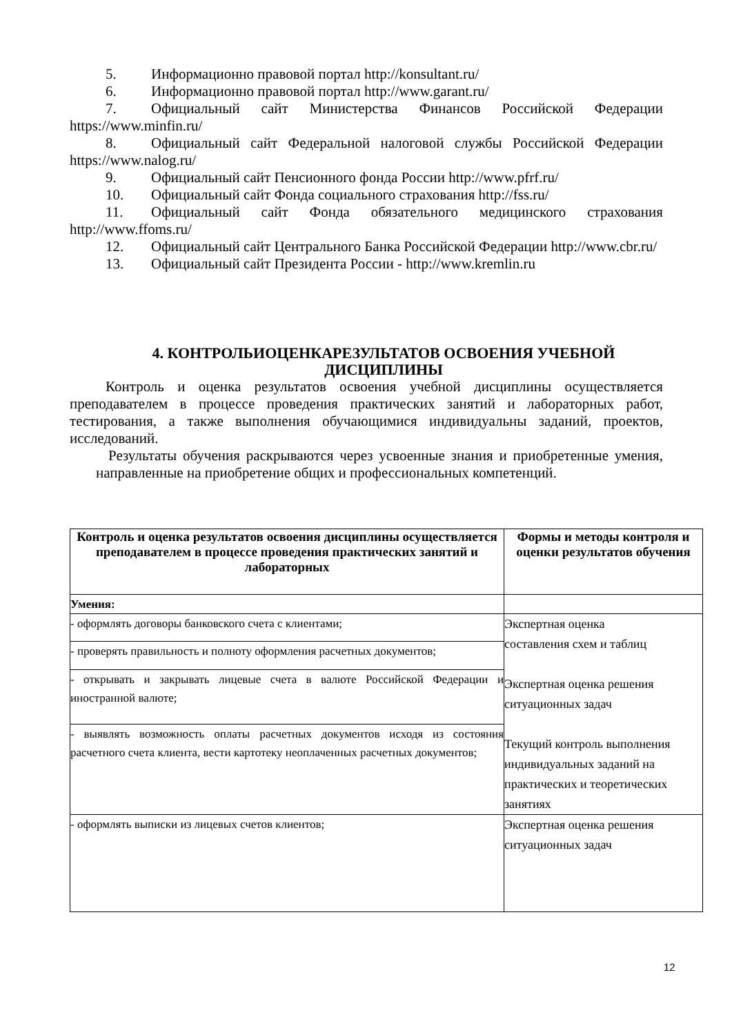5. Информационно правовой портал http://konsultant.ru/
6. Информационно правовой портал http://www.garant.ru/
7. Официальный сайт Министерства Финансов Российской Федерации https://www.minfin.ru/
8. Официальный сайт Федеральной налоговой службы Российской Федерации https://www.nalog.ru/
9. Официальный сайт Пенсионного фонда России http://www.pfrf.ru/
10. Официальный сайт Фонда социального страхования http://fss.ru/
11. Официальный сайт Фонда обязательного медицинского страхования http://www.ffoms.ru/
12. Официальный сайт Центрального Банка Российской Федерации http://www.cbr.ru/
13. Официальный сайт Президента России - http://www.kremlin.ru
4. КОНТРОЛЬИОЦЕНКАРЕЗУЛЬТАТОВ ОСВОЕНИЯ УЧЕБНОЙ ДИСЦИПЛИНЫ
Контроль и оценка результатов освоения учебной дисциплины осуществляется преподавателем в процессе проведения практических занятий и лабораторных работ, тестирования, а также выполнения обучающимися индивидуальны заданий, проектов, исследований.
Результаты обучения раскрываются через усвоенные знания и приобретенные умения, направленные на приобретение общих и профессиональных компетенций.
| Контроль и оценка результатов освоения дисциплины осуществляется преподавателем в процессе проведения практических занятий и лабораторных | Формы и методы контроля и оценки результатов обучения |
| --- | --- |
| Умения: | |
| - оформлять договоры банковского счета с клиентами; | Экспертная оценка составления схем и таблиц Экспертная оценка решения ситуационных задач Текущий контроль выполнения индивидуальных заданий на практических и теоретических занятиях |
| - проверять правильность и полноту оформления расчетных документов; | |
| - открывать и закрывать лицевые счета в валюте Российской Федерации и иностранной валюте; | |
| - выявлять возможность оплаты расчетных документов исходя из состояния расчетного счета клиента, вести картотеку неоплаченных расчетных документов; | |
| - оформлять выписки из лицевых счетов клиентов; | Экспертная оценка решения ситуационных задач |
12